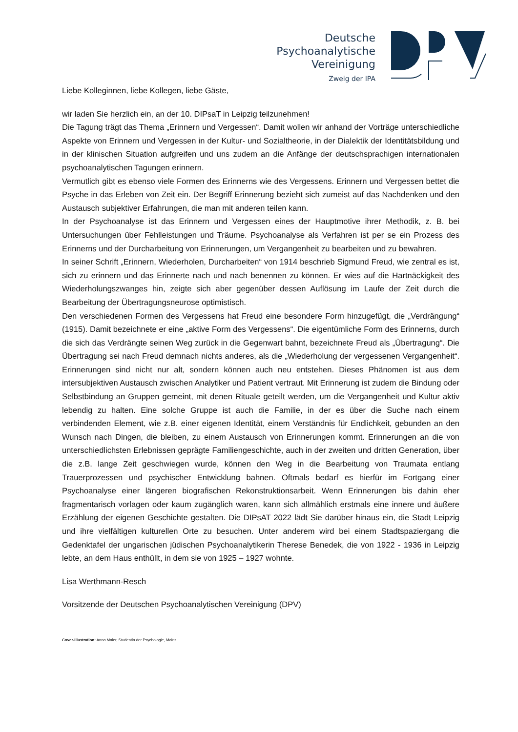Deutsche
Psychoanalytische
Vereinigung
Zweig der IPA
Liebe Kolleginnen, liebe Kollegen, liebe Gäste,
wir laden Sie herzlich ein, an der 10. DIPsaT in Leipzig teilzunehmen!
Die Tagung trägt das Thema „Erinnern und Vergessen“. Damit wollen wir anhand der Vorträge unterschiedliche Aspekte von Erinnern und Vergessen in der Kultur- und Sozialtheorie, in der Dialektik der Identitätsbildung und in der klinischen Situation aufgreifen und uns zudem an die Anfänge der deutschsprachigen internationalen psychoanalytischen Tagungen erinnern.
Vermutlich gibt es ebenso viele Formen des Erinnerns wie des Vergessens. Erinnern und Vergessen bettet die Psyche in das Erleben von Zeit ein. Der Begriff Erinnerung bezieht sich zumeist auf das Nachdenken und den Austausch subjektiver Erfahrungen, die man mit anderen teilen kann.
In der Psychoanalyse ist das Erinnern und Vergessen eines der Hauptmotive ihrer Methodik, z. B. bei Untersuchungen über Fehlleistungen und Träume. Psychoanalyse als Verfahren ist per se ein Prozess des Erinnerns und der Durcharbeitung von Erinnerungen, um Vergangenheit zu bearbeiten und zu bewahren.
In seiner Schrift „Erinnern, Wiederholen, Durcharbeiten“ von 1914 beschrieb Sigmund Freud, wie zentral es ist, sich zu erinnern und das Erinnerte nach und nach benennen zu können. Er wies auf die Hartnäckigkeit des Wiederholungszwanges hin, zeigte sich aber gegenüber dessen Auflösung im Laufe der Zeit durch die Bearbeitung der Übertragungsneurose optimistisch.
Den verschiedenen Formen des Vergessens hat Freud eine besondere Form hinzugefügt, die „Verdrängung“ (1915). Damit bezeichnete er eine „aktive Form des Vergessens“. Die eigentümliche Form des Erinnerns, durch die sich das Verdrängte seinen Weg zurück in die Gegenwart bahnt, bezeichnete Freud als „Übertragung“. Die Übertragung sei nach Freud demnach nichts anderes, als die „Wiederholung der vergessenen Vergangenheit“. Erinnerungen sind nicht nur alt, sondern können auch neu entstehen. Dieses Phänomen ist aus dem intersubjektiven Austausch zwischen Analytiker und Patient vertraut. Mit Erinnerung ist zudem die Bindung oder Selbstbindung an Gruppen gemeint, mit denen Rituale geteilt werden, um die Vergangenheit und Kultur aktiv lebendig zu halten. Eine solche Gruppe ist auch die Familie, in der es über die Suche nach einem verbindenden Element, wie z.B. einer eigenen Identität, einem Verständnis für Endlichkeit, gebunden an den Wunsch nach Dingen, die bleiben, zu einem Austausch von Erinnerungen kommt. Erinnerungen an die von unterschiedlichsten Erlebnissen geprägte Familiengeschichte, auch in der zweiten und dritten Generation, über die z.B. lange Zeit geschwiegen wurde, können den Weg in die Bearbeitung von Traumata entlang Trauerprozessen und psychischer Entwicklung bahnen. Oftmals bedarf es hierfür im Fortgang einer Psychoanalyse einer längeren biografischen Rekonstruktionsarbeit. Wenn Erinnerungen bis dahin eher fragmentarisch vorlagen oder kaum zugänglich waren, kann sich allmählich erstmals eine innere und äußere Erzählung der eigenen Geschichte gestalten. Die DIPsAT 2022 lädt Sie darüber hinaus ein, die Stadt Leipzig und ihre vielfältigen kulturellen Orte zu besuchen. Unter anderem wird bei einem Stadtspaziergang die Gedenktafel der ungarischen jüdischen Psychoanalytikerin Therese Benedek, die von 1922 - 1936 in Leipzig lebte, an dem Haus enthüllt, in dem sie von 1925 – 1927 wohnte.
Lisa Werthmann-Resch
Vorsitzende der Deutschen Psychoanalytischen Vereinigung (DPV)
Cover-Illustration: Anna Maier, Studentin der Psychologie, Mainz